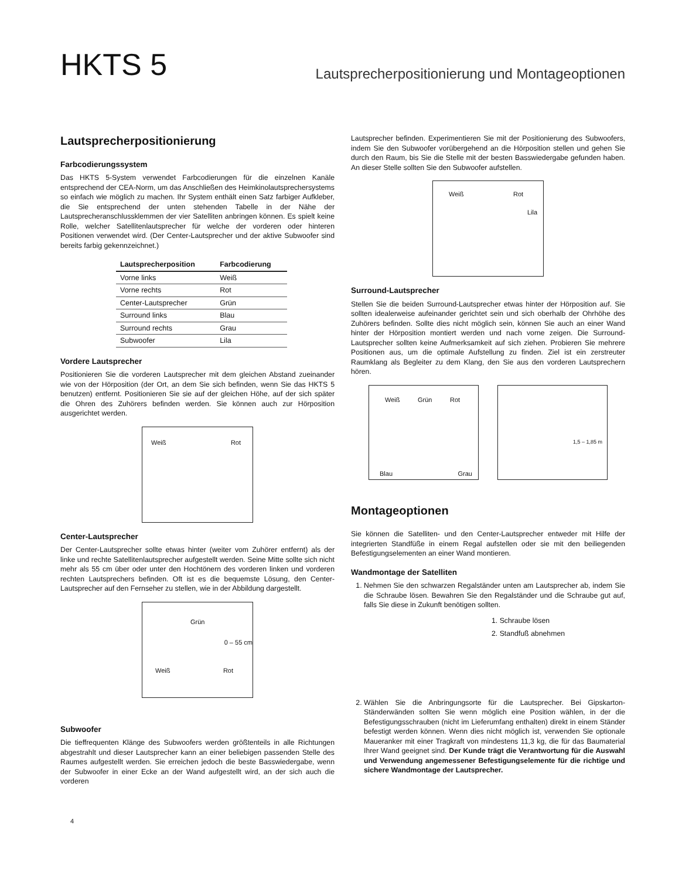HKTS 5
Lautsprecherpositionierung und Montageoptionen
Lautsprecherpositionierung
Farbcodierungssystem
Das HKTS 5-System verwendet Farbcodierungen für die einzelnen Kanäle entsprechend der CEA-Norm, um das Anschließen des Heimkinolautsprechersystems so einfach wie möglich zu machen. Ihr System enthält einen Satz farbiger Aufkleber, die Sie entsprechend der unten stehenden Tabelle in der Nähe der Lautsprecheranschlussklemmen der vier Satelliten anbringen können. Es spielt keine Rolle, welcher Satellitenlautsprecher für welche der vorderen oder hinteren Positionen verwendet wird. (Der Center-Lautsprecher und der aktive Subwoofer sind bereits farbig gekennzeichnet.)
| Lautsprecherposition | Farbcodierung |
| --- | --- |
| Vorne links | Weiß |
| Vorne rechts | Rot |
| Center-Lautsprecher | Grün |
| Surround links | Blau |
| Surround rechts | Grau |
| Subwoofer | Lila |
Vordere Lautsprecher
Positionieren Sie die vorderen Lautsprecher mit dem gleichen Abstand zueinander wie von der Hörposition (der Ort, an dem Sie sich befinden, wenn Sie das HKTS 5 benutzen) entfernt. Positionieren Sie sie auf der gleichen Höhe, auf der sich später die Ohren des Zuhörers befinden werden. Sie können auch zur Hörposition ausgerichtet werden.
Weiß Rot
Center-Lautsprecher
Der Center-Lautsprecher sollte etwas hinter (weiter vom Zuhörer entfernt) als der linke und rechte Satellitenlautsprecher aufgestellt werden. Seine Mitte sollte sich nicht mehr als 55 cm über oder unter den Hochtönern des vorderen linken und vorderen rechten Lautsprechers befinden. Oft ist es die bequemste Lösung, den Center-Lautsprecher auf den Fernseher zu stellen, wie in der Abbildung dargestellt.
Grün
0 – 55 cm
Weiß Rot
Subwoofer
Die tieffrequenten Klänge des Subwoofers werden größtenteils in alle Richtungen abgestrahlt und dieser Lautsprecher kann an einer beliebigen passenden Stelle des Raumes aufgestellt werden. Sie erreichen jedoch die beste Basswiedergabe, wenn der Subwoofer in einer Ecke an der Wand aufgestellt wird, an der sich auch die vorderen
Lautsprecher befinden. Experimentieren Sie mit der Positionierung des Subwoofers, indem Sie den Subwoofer vorübergehend an die Hörposition stellen und gehen Sie durch den Raum, bis Sie die Stelle mit der besten Basswiedergabe gefunden haben. An dieser Stelle sollten Sie den Subwoofer aufstellen.
Weiß Rot
Lila
Surround-Lautsprecher
Stellen Sie die beiden Surround-Lautsprecher etwas hinter der Hörposition auf. Sie sollten idealerweise aufeinander gerichtet sein und sich oberhalb der Ohrhöhe des Zuhörers befinden. Sollte dies nicht möglich sein, können Sie auch an einer Wand hinter der Hörposition montiert werden und nach vorne zeigen. Die Surround-Lautsprecher sollten keine Aufmerksamkeit auf sich ziehen. Probieren Sie mehrere Positionen aus, um die optimale Aufstellung zu finden. Ziel ist ein zerstreuter Raumklang als Begleiter zu dem Klang, den Sie aus den vorderen Lautsprechern hören.
Weiß Grün Rot
Blau Grau
1,5 – 1,85 m
Montageoptionen
Sie können die Satelliten- und den Center-Lautsprecher entweder mit Hilfe der integrierten Standfüße in einem Regal aufstellen oder sie mit den beiliegenden Befestigungselementen an einer Wand montieren.
Wandmontage der Satelliten
1. Nehmen Sie den schwarzen Regalständer unten am Lautsprecher ab, indem Sie die Schraube lösen. Bewahren Sie den Regalständer und die Schraube gut auf, falls Sie diese in Zukunft benötigen sollten.
1. Schraube lösen
2. Standfuß abnehmen
2. Wählen Sie die Anbringungsorte für die Lautsprecher. Bei Gipskarton-Ständerwänden sollten Sie wenn möglich eine Position wählen, in der die Befestigungsschrauben (nicht im Lieferumfang enthalten) direkt in einem Ständer befestigt werden können. Wenn dies nicht möglich ist, verwenden Sie optionale Maueranker mit einer Tragkraft von mindestens 11,3 kg, die für das Baumaterial Ihrer Wand geeignet sind. Der Kunde trägt die Verantwortung für die Auswahl und Verwendung angemessener Befestigungselemente für die richtige und sichere Wandmontage der Lautsprecher.
4